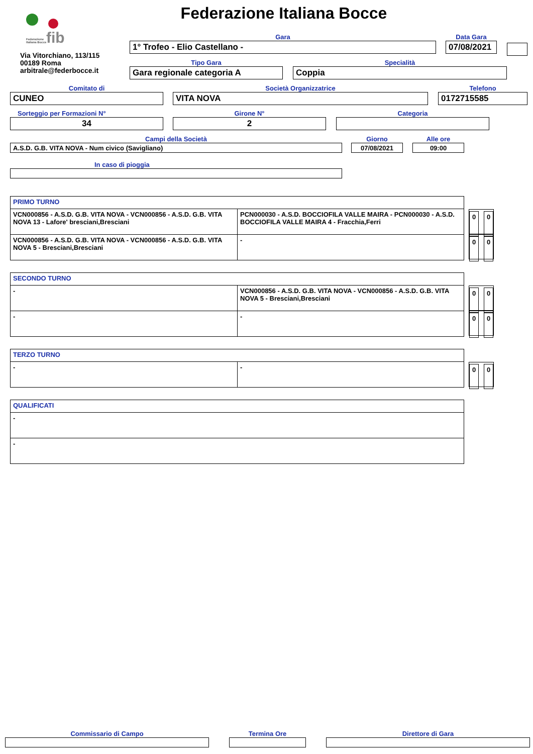fib
Federazione
Italiana Bocce
Federazione Italiana Bocce
Via Vitorchiano, 113/115
00189 Roma
arbitrale@federbocce.it
Gara
1° Trofeo - Elio Castellano -
Data Gara
07/08/2021
Tipo Gara
Gara regionale categoria A
Specialità
Coppia
Comitato di
CUNEO
Società Organizzatrice
VITA NOVA
Telefono
0172715585
Sorteggio per Formazioni N°
34
Girone N°
2
Categoria
Campi della Società
A.S.D. G.B. VITA NOVA - Num civico (Savigliano)
Giorno
07/08/2021
Alle ore
09:00
In caso di pioggia
| PRIMO TURNO | |
| VCN000856 - A.S.D. G.B. VITA NOVA - VCN000856 - A.S.D. G.B. VITA NOVA 13 - Lafore' bresciani,Bresciani | PCN000030 - A.S.D. BOCCIOFILA VALLE MAIRA - PCN000030 - A.S.D. BOCCIOFILA VALLE MAIRA 4 - Fracchia,Ferri |
| VCN000856 - A.S.D. G.B. VITA NOVA - VCN000856 - A.S.D. G.B. VITA NOVA 5 - Bresciani,Bresciani | - |
0 0
0 0
| SECONDO TURNO | |
| - | VCN000856 - A.S.D. G.B. VITA NOVA - VCN000856 - A.S.D. G.B. VITA NOVA 5 - Bresciani,Bresciani |
| - | - |
0 0
0 0
| TERZO TURNO | |
| - | - |
0 0
| QUALIFICATI |
| - |
| - |
Commissario di Campo Termina Ore Direttore di Gara